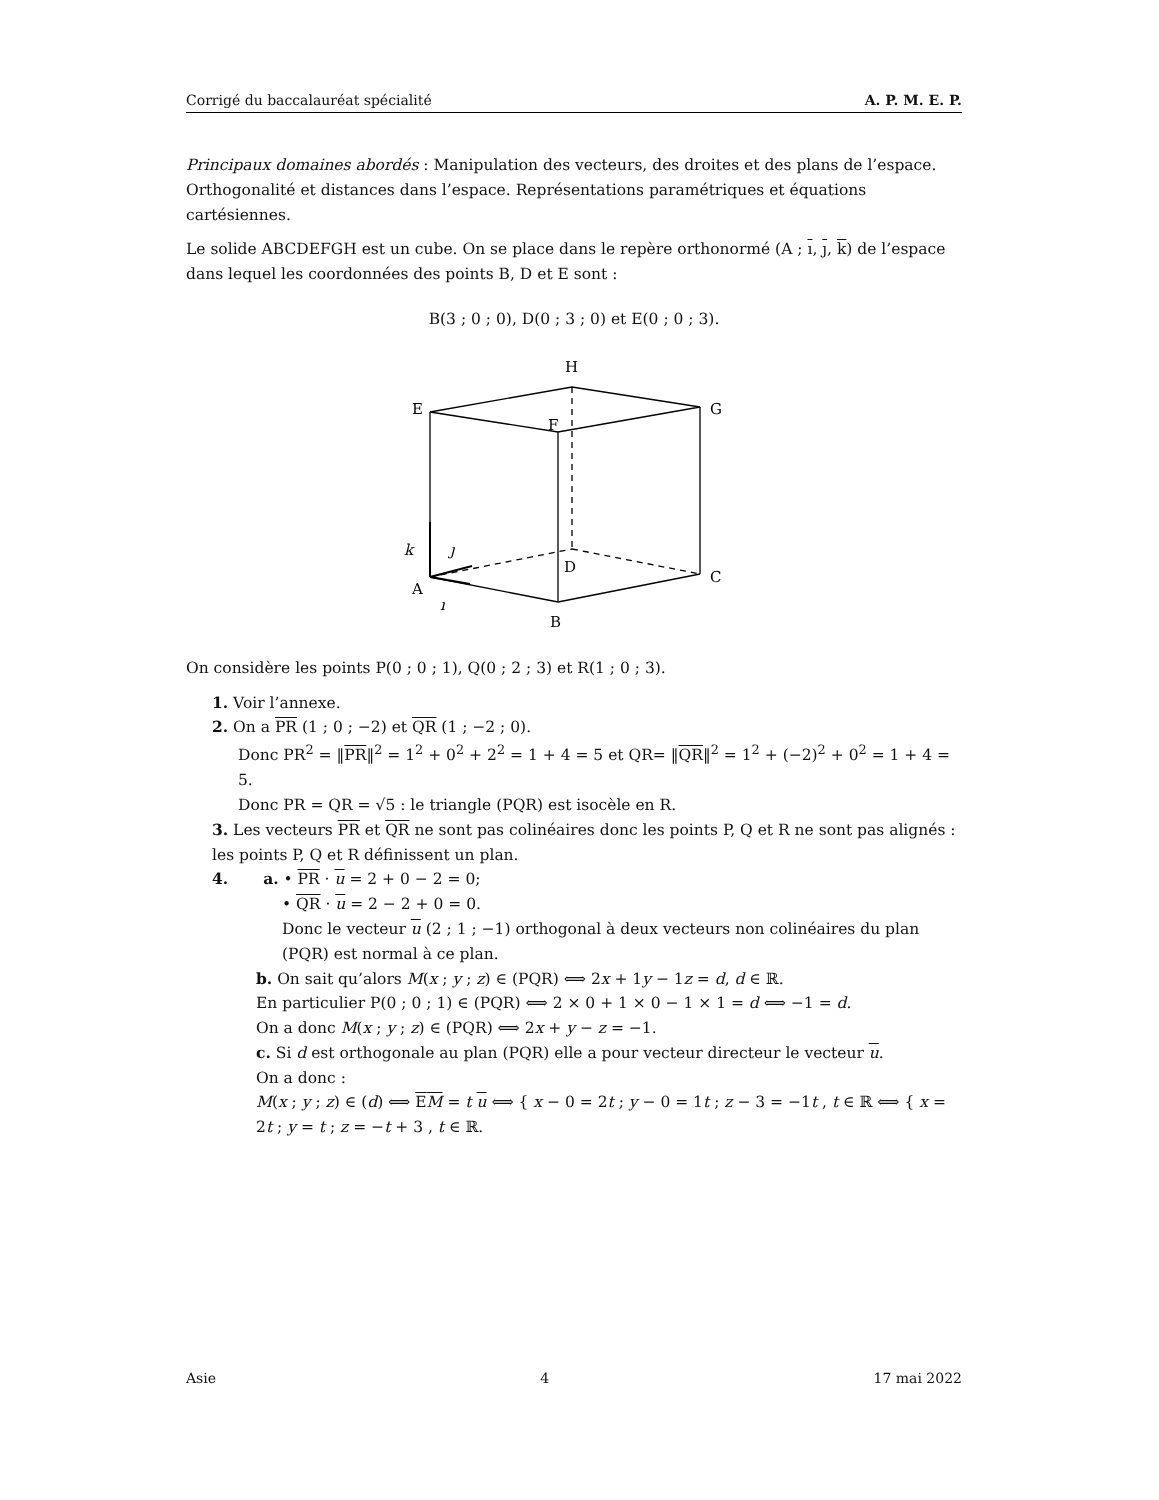Corrigé du baccalauréat spécialité A. P. M. E. P.
Principaux domaines abordés : Manipulation des vecteurs, des droites et des plans de l’espace. Orthogonalité et distances dans l’espace. Représentations paramétriques et équations cartésiennes.
Le solide ABCDEFGH est un cube. On se place dans le repère orthonormé (A ; ı, ȷ, k) de l’espace dans lequel les coordonnées des points B, D et E sont :
B(3 ; 0 ; 0), D(0 ; 3 ; 0) et E(0 ; 0 ; 3).
H
E
F
G
D
C
A
B
k
ȷ
ı
On considère les points P(0 ; 0 ; 1), Q(0 ; 2 ; 3) et R(1 ; 0 ; 3).
1. Voir l’annexe.
2. On a PR (1 ; 0 ; −2) et QR (1 ; −2 ; 0).
Donc PR<sup>2</sup> = ‖PR‖<sup>2</sup> = 1<sup>2</sup> + 0<sup>2</sup> + 2<sup>2</sup> = 1 + 4 = 5 et QR= ‖QR‖<sup>2</sup> = 1<sup>2</sup> + (−2)<sup>2</sup> + 0<sup>2</sup> = 1 + 4 = 5.
Donc PR = QR = √5 : le triangle (PQR) est isocèle en R.
3. Les vecteurs PR et QR ne sont pas colinéaires donc les points P, Q et R ne sont pas alignés : les points P, Q et R définissent un plan.
4. a. • PR · u = 2 + 0 − 2 = 0;
• QR · u = 2 − 2 + 0 = 0.
Donc le vecteur u (2 ; 1 ; −1) orthogonal à deux vecteurs non colinéaires du plan (PQR) est normal à ce plan.
b. On sait qu’alors M(x ; y ; z) ∈ (PQR) ⟺ 2x + 1y − 1z = d, d ∈ ℝ.
En particulier P(0 ; 0 ; 1) ∈ (PQR) ⟺ 2 × 0 + 1 × 0 − 1 × 1 = d ⟺ −1 = d.
On a donc M(x ; y ; z) ∈ (PQR) ⟺ 2x + y − z = −1.
c. Si d est orthogonale au plan (PQR) elle a pour vecteur directeur le vecteur u.
On a donc :
M(x ; y ; z) ∈ (d) ⟺ EM = t u ⟺ { x − 0 = 2t ; y − 0 = 1t ; z − 3 = −1t , t ∈ ℝ ⟺ { x = 2t ; y = t ; z = −t + 3 , t ∈ ℝ.
Asie 4 17 mai 2022